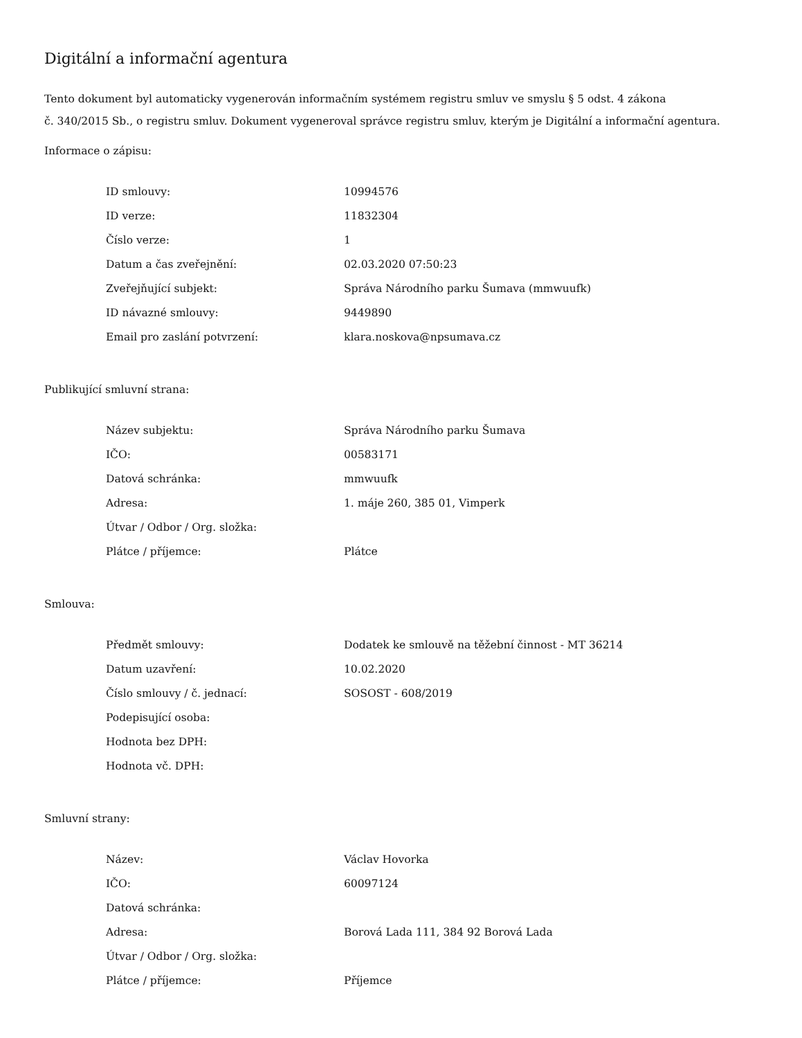Digitální a informační agentura
Tento dokument byl automaticky vygenerován informačním systémem registru smluv ve smyslu § 5 odst. 4 zákona
č. 340/2015 Sb., o registru smluv. Dokument vygeneroval správce registru smluv, kterým je Digitální a informační agentura.
Informace o zápisu:
| ID smlouvy: | 10994576 |
| ID verze: | 11832304 |
| Číslo verze: | 1 |
| Datum a čas zveřejnění: | 02.03.2020 07:50:23 |
| Zveřejňující subjekt: | Správa Národního parku Šumava (mmwuufk) |
| ID návazné smlouvy: | 9449890 |
| Email pro zaslání potvrzení: | klara.noskova@npsumava.cz |
Publikující smluvní strana:
| Název subjektu: | Správa Národního parku Šumava |
| IČO: | 00583171 |
| Datová schránka: | mmwuufk |
| Adresa: | 1. máje 260, 385 01, Vimperk |
| Útvar / Odbor / Org. složka: | |
| Plátce / příjemce: | Plátce |
Smlouva:
| Předmět smlouvy: | Dodatek ke smlouvě na těžební činnost - MT 36214 |
| Datum uzavření: | 10.02.2020 |
| Číslo smlouvy / č. jednací: | SOSOST - 608/2019 |
| Podepisující osoba: | |
| Hodnota bez DPH: | |
| Hodnota vč. DPH: | |
Smluvní strany:
| Název: | Václav Hovorka |
| IČO: | 60097124 |
| Datová schránka: | |
| Adresa: | Borová Lada 111, 384 92 Borová Lada |
| Útvar / Odbor / Org. složka: | |
| Plátce / příjemce: | Příjemce |